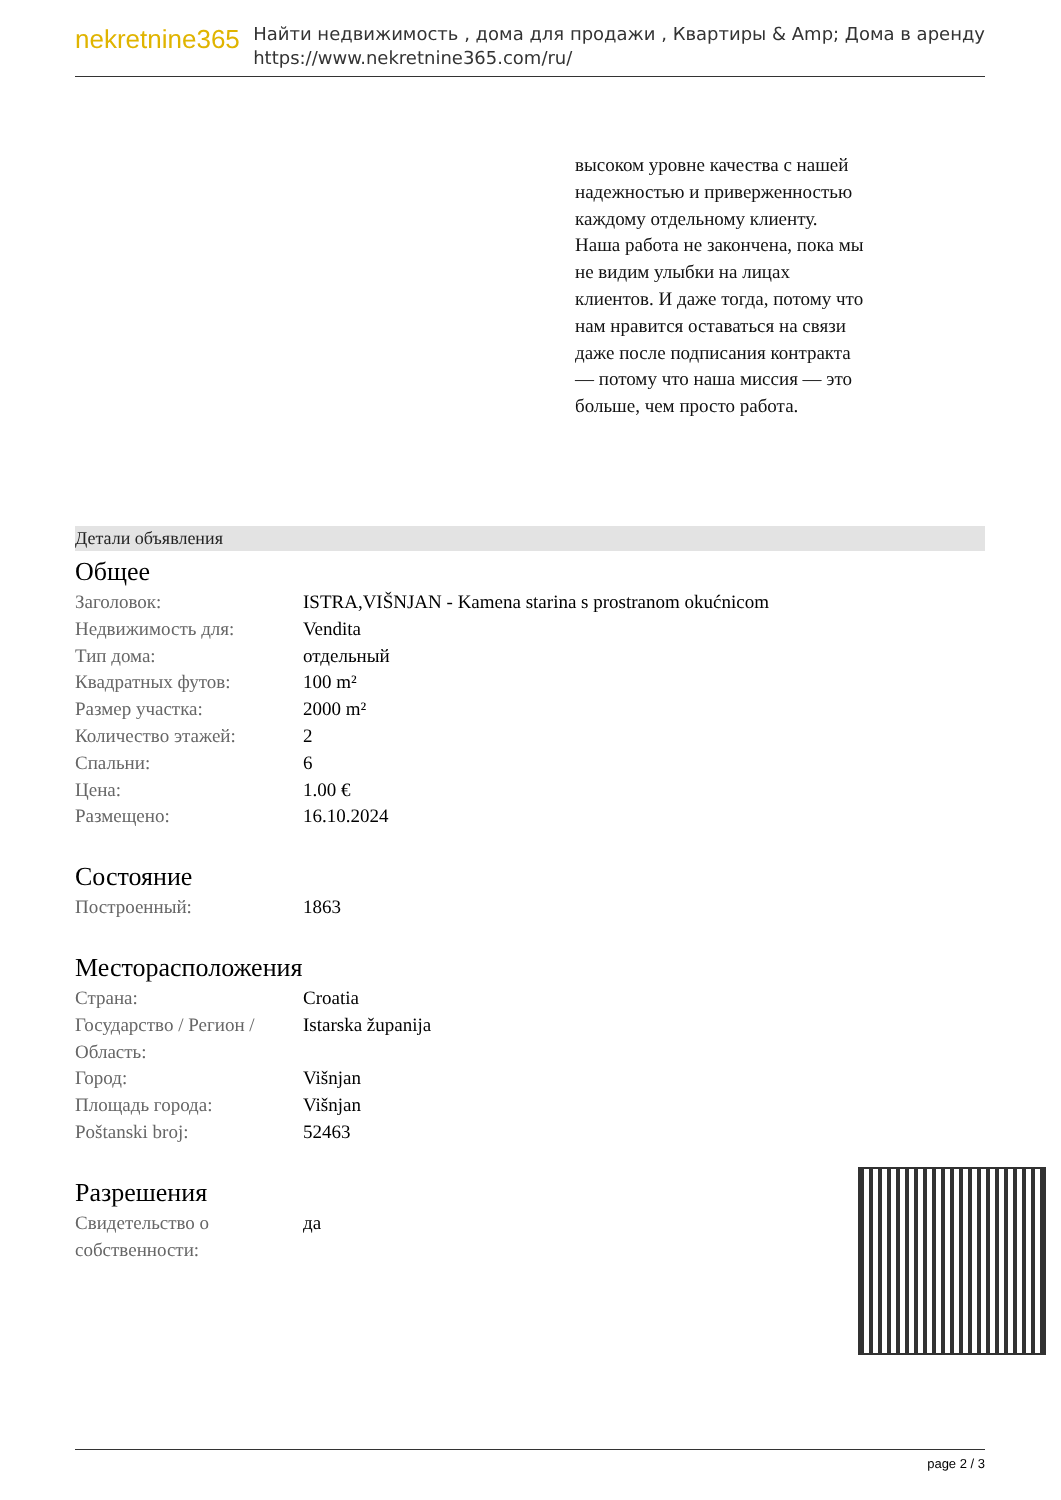nekretnine365
Найти недвижимость , дома для продажи , Квартиры & Amp; Дома в аренду
https://www.nekretnine365.com/ru/
высоком уровне качества с нашей надежностью и приверженностью каждому отдельному клиенту. Наша работа не закончена, пока мы не видим улыбки на лицах клиентов. И даже тогда, потому что нам нравится оставаться на связи даже после подписания контракта — потому что наша миссия — это больше, чем просто работа.
Детали объявления
Общее
| Заголовок: | ISTRA,VIŠNJAN - Kamena starina s prostranom okućnicom |
| Недвижимость для: | Vendita |
| Тип дома: | отдельный |
| Квадратных футов: | 100 m² |
| Размер участка: | 2000 m² |
| Количество этажей: | 2 |
| Спальни: | 6 |
| Цена: | 1.00 € |
| Размещено: | 16.10.2024 |
Состояние
| Построенный: | 1863 |
Месторасположения
| Страна: | Croatia |
| Государство / Регион / Область: | Istarska županija |
| Город: | Višnjan |
| Площадь города: | Višnjan |
| Poštanski broj: | 52463 |
Разрешения
| Свидетельство о собственности: | да |
page 2 / 3